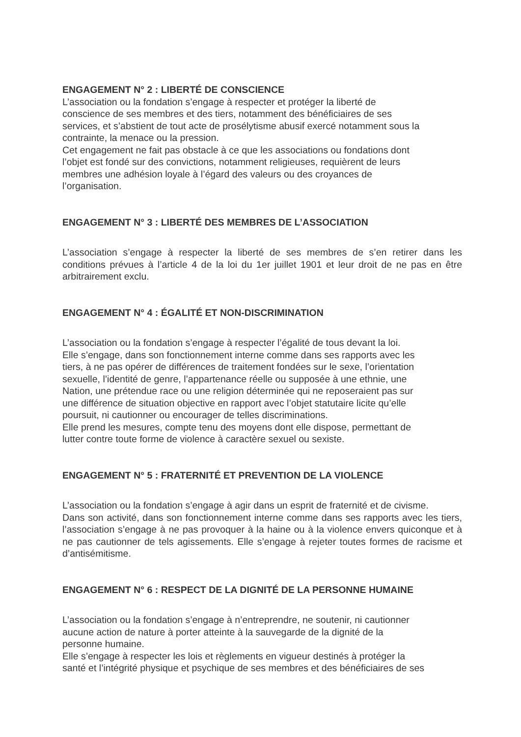ENGAGEMENT N° 2 : LIBERTÉ DE CONSCIENCE
L’association ou la fondation s’engage à respecter et protéger la liberté de
conscience de ses membres et des tiers, notamment des bénéficiaires de ses
services, et s’abstient de tout acte de prosélytisme abusif exercé notamment sous la
contrainte, la menace ou la pression.
Cet engagement ne fait pas obstacle à ce que les associations ou fondations dont
l’objet est fondé sur des convictions, notamment religieuses, requièrent de leurs
membres une adhésion loyale à l’égard des valeurs ou des croyances de
l’organisation.
ENGAGEMENT N° 3 : LIBERTÉ DES MEMBRES DE L’ASSOCIATION
L’association s’engage à respecter la liberté de ses membres de s’en retirer dans les conditions prévues à l’article 4 de la loi du 1er juillet 1901 et leur droit de ne pas en être arbitrairement exclu.
ENGAGEMENT N° 4 : ÉGALITÉ ET NON-DISCRIMINATION
L’association ou la fondation s’engage à respecter l’égalité de tous devant la loi.
Elle s’engage, dans son fonctionnement interne comme dans ses rapports avec les
tiers, à ne pas opérer de différences de traitement fondées sur le sexe, l’orientation
sexuelle, l’identité de genre, l’appartenance réelle ou supposée à une ethnie, une
Nation, une prétendue race ou une religion déterminée qui ne reposeraient pas sur
une différence de situation objective en rapport avec l’objet statutaire licite qu’elle
poursuit, ni cautionner ou encourager de telles discriminations.
Elle prend les mesures, compte tenu des moyens dont elle dispose, permettant de
lutter contre toute forme de violence à caractère sexuel ou sexiste.
ENGAGEMENT N° 5 : FRATERNITÉ ET PREVENTION DE LA VIOLENCE
L’association ou la fondation s’engage à agir dans un esprit de fraternité et de civisme.
Dans son activité, dans son fonctionnement interne comme dans ses rapports avec les tiers, l’association s’engage à ne pas provoquer à la haine ou à la violence envers quiconque et à ne pas cautionner de tels agissements. Elle s’engage à rejeter toutes formes de racisme et d’antisémitisme.
ENGAGEMENT N° 6 : RESPECT DE LA DIGNITÉ DE LA PERSONNE HUMAINE
L’association ou la fondation s’engage à n’entreprendre, ne soutenir, ni cautionner
aucune action de nature à porter atteinte à la sauvegarde de la dignité de la
personne humaine.
Elle s’engage à respecter les lois et règlements en vigueur destinés à protéger la
santé et l’intégrité physique et psychique de ses membres et des bénéficiaires de ses